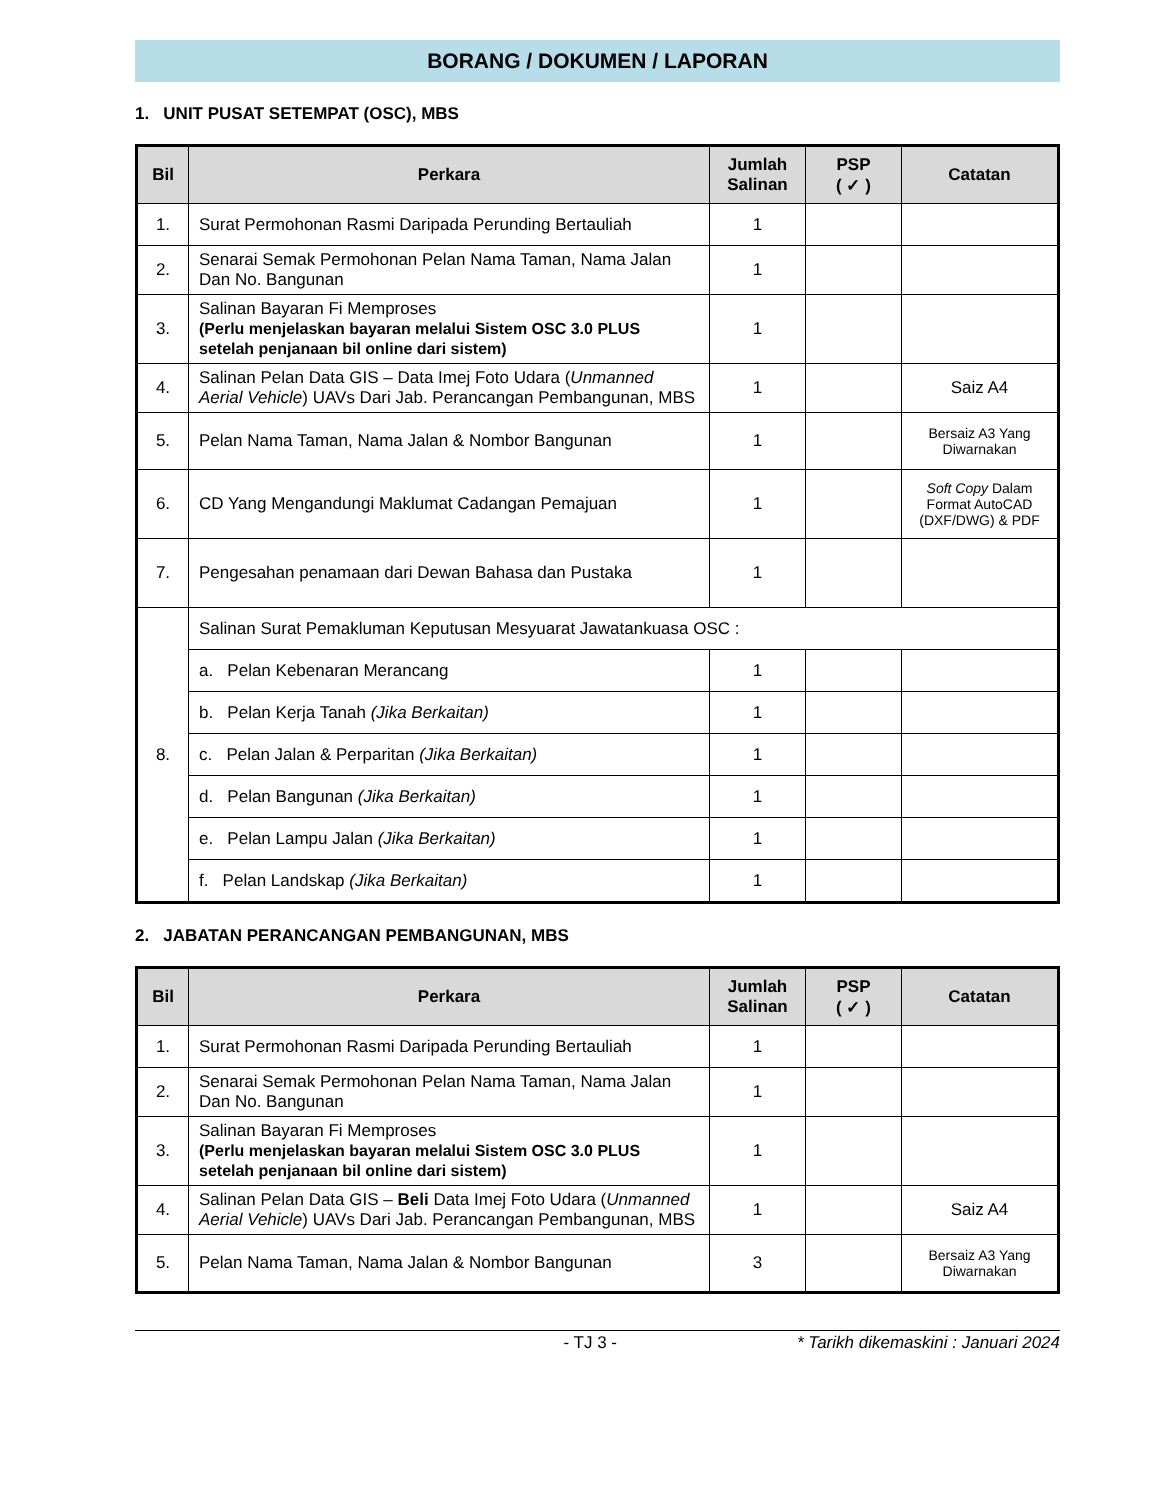BORANG / DOKUMEN / LAPORAN
1. UNIT PUSAT SETEMPAT (OSC), MBS
| Bil | Perkara | Jumlah Salinan | PSP ( ✓ ) | Catatan |
| --- | --- | --- | --- | --- |
| 1. | Surat Permohonan Rasmi Daripada Perunding Bertauliah | 1 | | |
| 2. | Senarai Semak Permohonan Pelan Nama Taman, Nama Jalan Dan No. Bangunan | 1 | | |
| 3. | Salinan Bayaran Fi Memproses (Perlu menjelaskan bayaran melalui Sistem OSC 3.0 PLUS setelah penjanaan bil online dari sistem) | 1 | | |
| 4. | Salinan Pelan Data GIS – Data Imej Foto Udara ( Unmanned Aerial Vehicle ) UAVs Dari Jab. Perancangan Pembangunan, MBS | 1 | | Saiz A4 |
| 5. | Pelan Nama Taman, Nama Jalan & Nombor Bangunan | 1 | | Bersaiz A3 Yang Diwarnakan |
| 6. | CD Yang Mengandungi Maklumat Cadangan Pemajuan | 1 | | Soft Copy Dalam Format AutoCAD (DXF/DWG) & PDF |
| 7. | Pengesahan penamaan dari Dewan Bahasa dan Pustaka | 1 | | |
| 8. | Salinan Surat Pemakluman Keputusan Mesyuarat Jawatankuasa OSC : | | | |
| | a. Pelan Kebenaran Merancang | 1 | | |
| | b. Pelan Kerja Tanah (Jika Berkaitan) | 1 | | |
| | c. Pelan Jalan & Perparitan (Jika Berkaitan) | 1 | | |
| | d. Pelan Bangunan (Jika Berkaitan) | 1 | | |
| | e. Pelan Lampu Jalan (Jika Berkaitan) | 1 | | |
| | f. Pelan Landskap (Jika Berkaitan) | 1 | | |
2. JABATAN PERANCANGAN PEMBANGUNAN, MBS
| Bil | Perkara | Jumlah Salinan | PSP ( ✓ ) | Catatan |
| --- | --- | --- | --- | --- |
| 1. | Surat Permohonan Rasmi Daripada Perunding Bertauliah | 1 | | |
| 2. | Senarai Semak Permohonan Pelan Nama Taman, Nama Jalan Dan No. Bangunan | 1 | | |
| 3. | Salinan Bayaran Fi Memproses (Perlu menjelaskan bayaran melalui Sistem OSC 3.0 PLUS setelah penjanaan bil online dari sistem) | 1 | | |
| 4. | Salinan Pelan Data GIS – Beli Data Imej Foto Udara ( Unmanned Aerial Vehicle ) UAVs Dari Jab. Perancangan Pembangunan, MBS | 1 | | Saiz A4 |
| 5. | Pelan Nama Taman, Nama Jalan & Nombor Bangunan | 3 | | Bersaiz A3 Yang Diwarnakan |
- TJ 3 - * Tarikh dikemaskini : Januari 2024